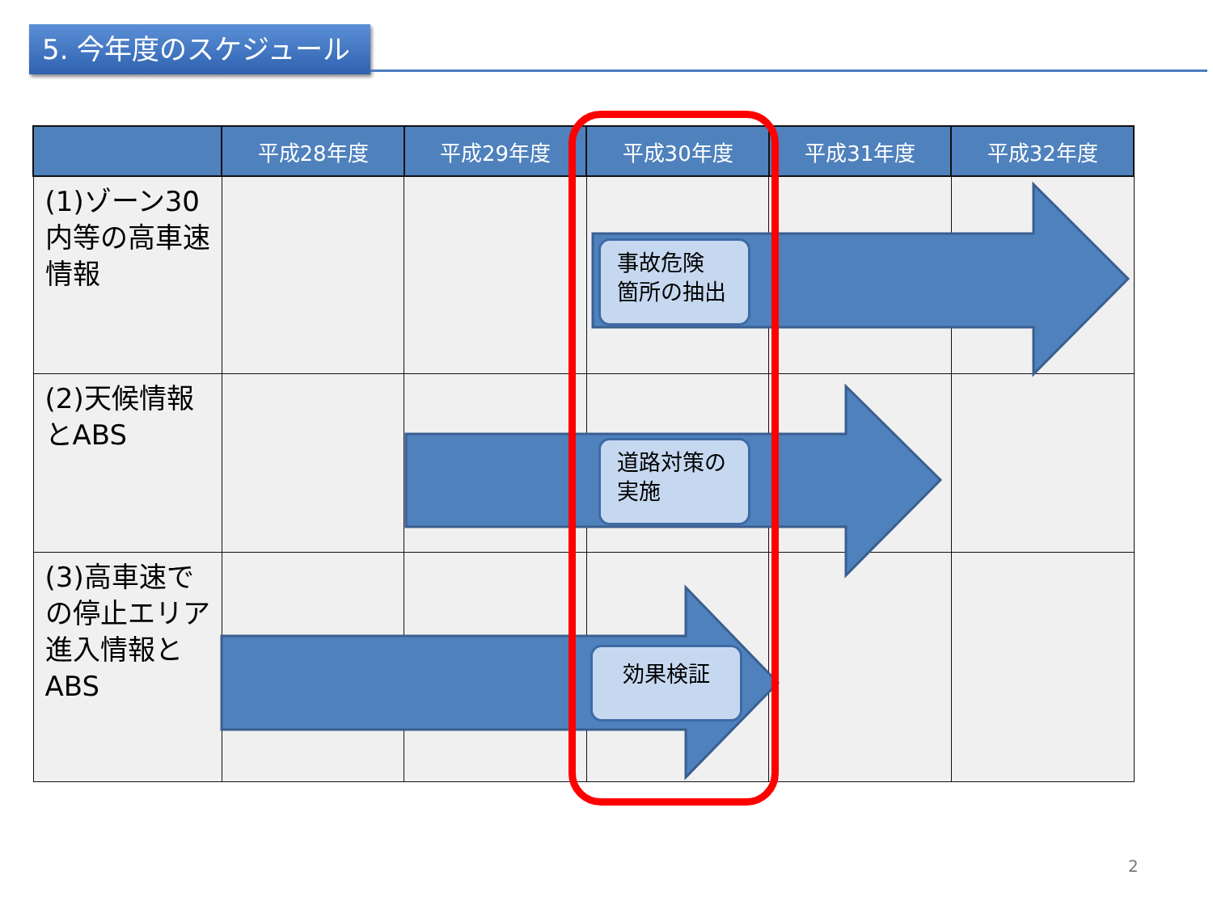5. 今年度のスケジュール
| | 平成28年度 | 平成29年度 | 平成30年度 | 平成31年度 | 平成32年度 |
| --- | --- | --- | --- | --- | --- |
| (1)ゾーン30内等の高車速情報 | | | | | |
| (2)天候情報とABS | | | | | |
| (3)高車速での停止エリア進入情報とABS | | | | | |
事故危険
箇所の抽出
道路対策の
実施
効果検証
2